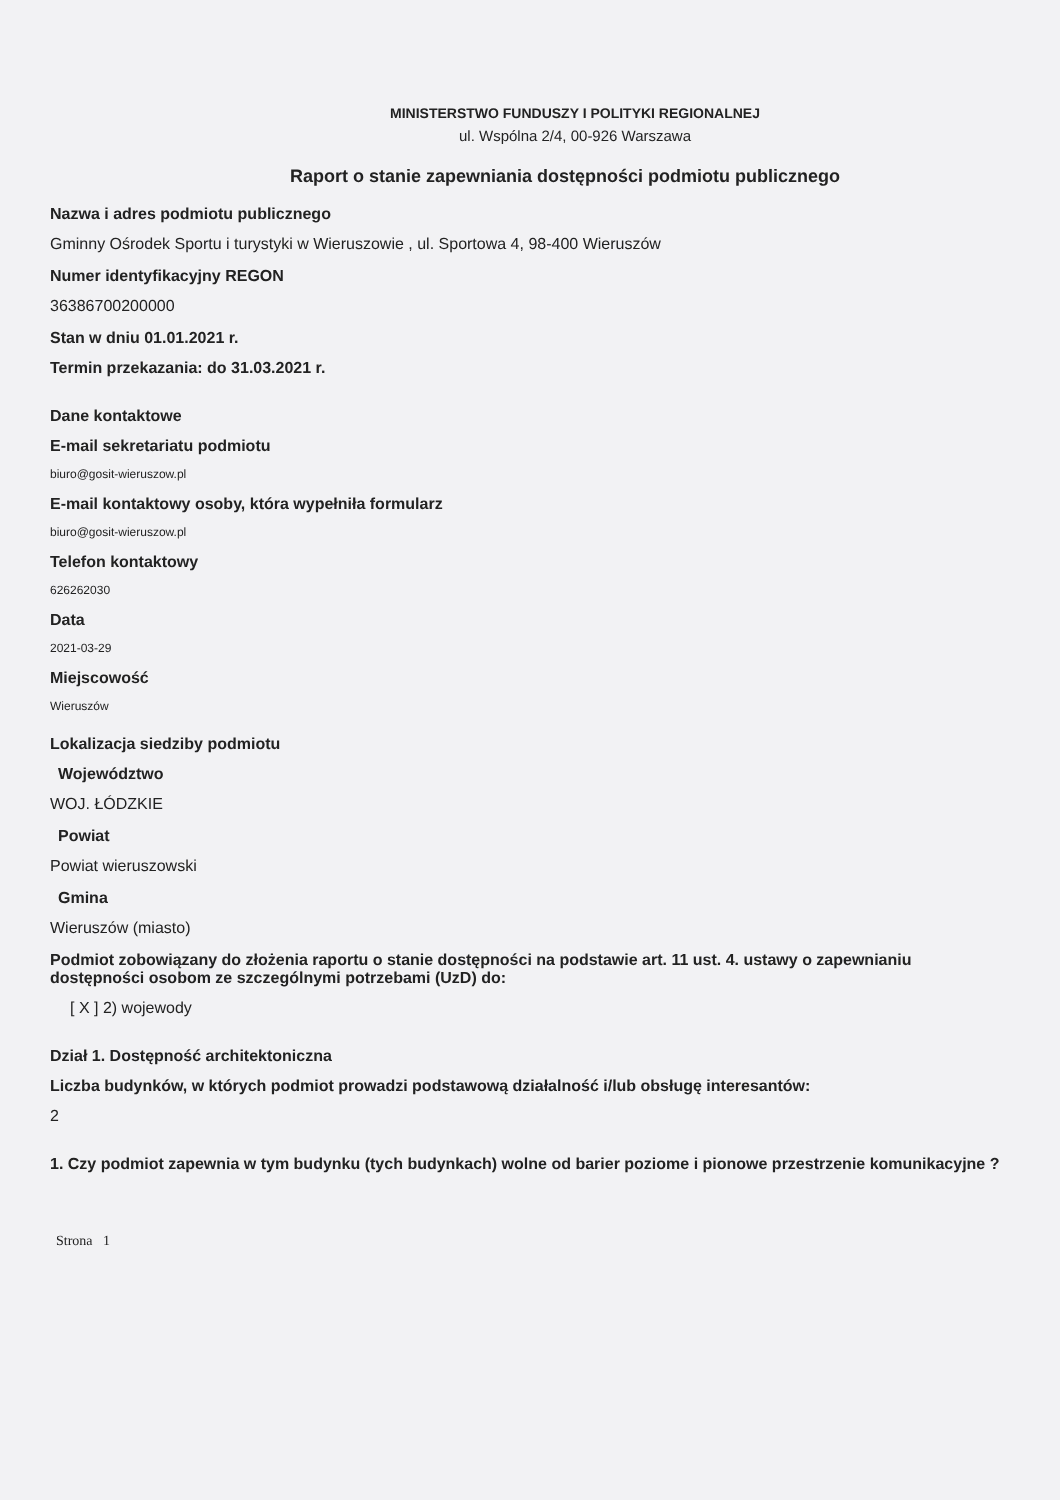MINISTERSTWO FUNDUSZY I POLITYKI REGIONALNEJ
ul. Wspólna 2/4, 00-926 Warszawa
Raport o stanie zapewniania dostępności podmiotu publicznego
Nazwa i adres podmiotu publicznego
Gminny Ośrodek Sportu i turystyki w Wieruszowie , ul. Sportowa 4, 98-400 Wieruszów
Numer identyfikacyjny REGON
36386700200000
Stan w dniu 01.01.2021 r.
Termin przekazania: do 31.03.2021 r.
Dane kontaktowe
E-mail sekretariatu podmiotu
biuro@gosit-wieruszow.pl
E-mail kontaktowy osoby, która wypełniła formularz
biuro@gosit-wieruszow.pl
Telefon kontaktowy
626262030
Data
2021-03-29
Miejscowość
Wieruszów
Lokalizacja siedziby podmiotu
Województwo
WOJ. ŁÓDZKIE
Powiat
Powiat wieruszowski
Gmina
Wieruszów (miasto)
Podmiot zobowiązany do złożenia raportu o stanie dostępności na podstawie art. 11 ust. 4. ustawy o zapewnianiu dostępności osobom ze szczególnymi potrzebami (UzD) do:
[ X ] 2) wojewody
Dział 1. Dostępność architektoniczna
Liczba budynków, w których podmiot prowadzi podstawową działalność i/lub obsługę interesantów:
2
1. Czy podmiot zapewnia w tym budynku (tych budynkach) wolne od barier poziome i pionowe przestrzenie komunikacyjne ?
Strona 1